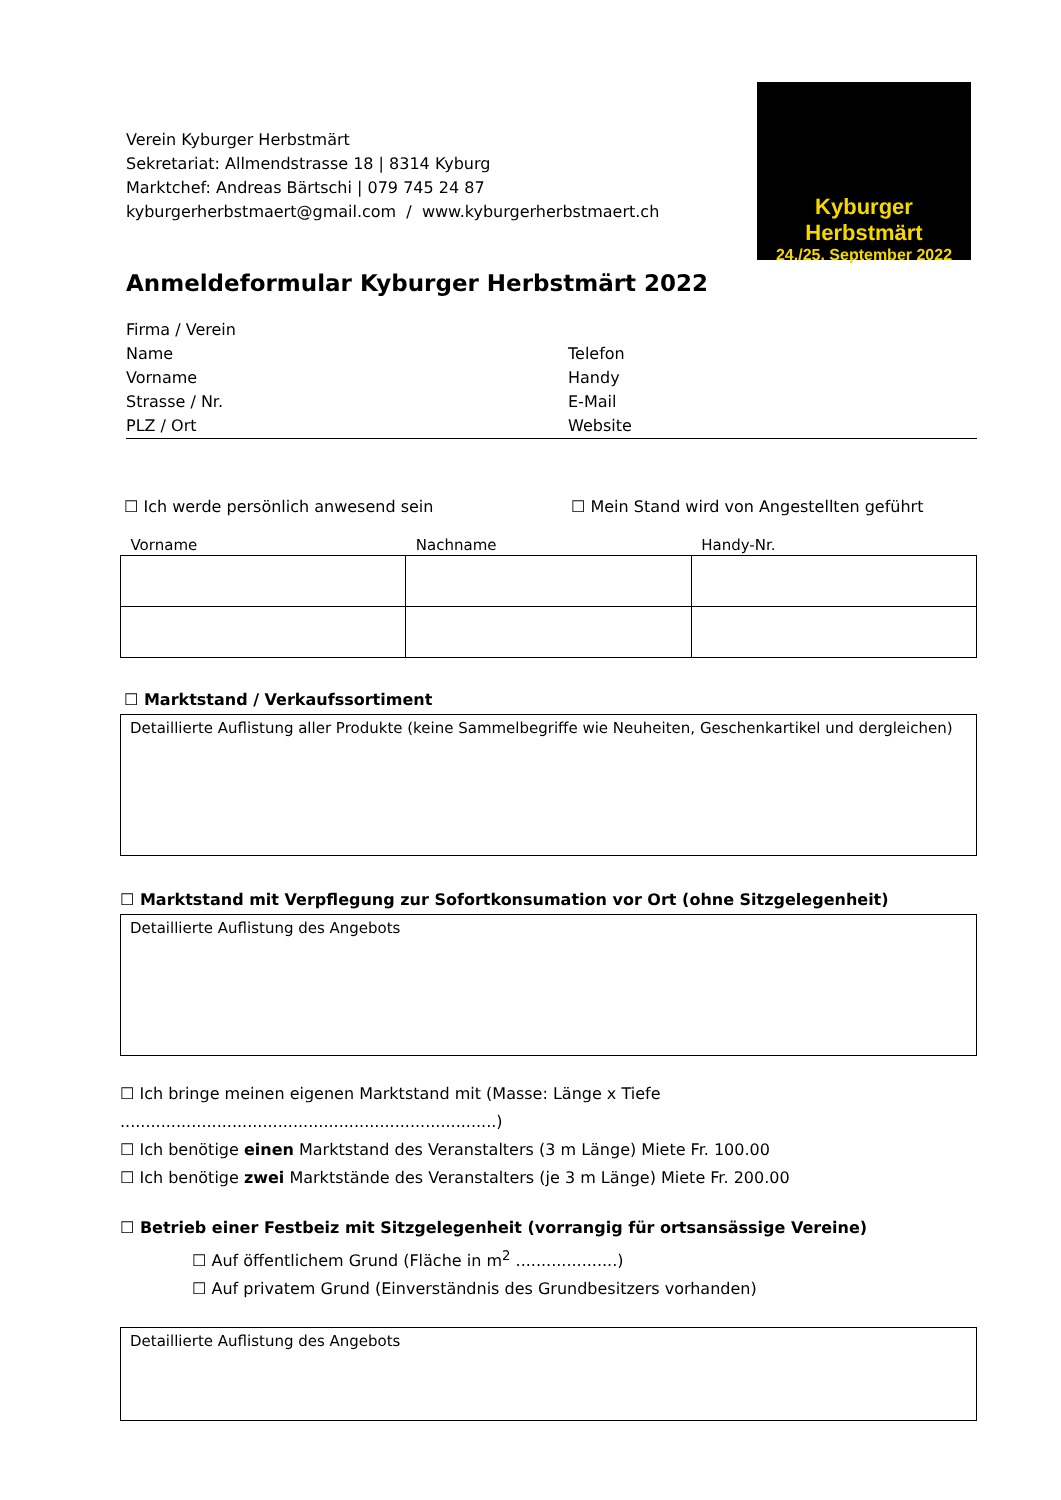Verein Kyburger Herbstmärt
Sekretariat: Allmendstrasse 18 | 8314 Kyburg
Marktchef: Andreas Bärtschi | 079 745 24 87
kyburgerherbstmaert@gmail.com / www.kyburgerherbstmaert.ch
Kyburger Herbstmärt
24./25. September 2022
Anmeldeformular Kyburger Herbstmärt 2022
Firma / Verein
Name
Telefon
Vornamе
Handy
Strasse / Nr.
E-Mail
PLZ / Ort
Website
☐ Ich werde persönlich anwesend sein ☐ Mein Stand wird von Angestellten geführt
| Vorname | Nachname | Handy-Nr. |
| --- | --- | --- |
☐ Marktstand / Verkaufssortiment
Detaillierte Auflistung aller Produkte (keine Sammelbegriffe wie Neuheiten, Geschenkartikel und dergleichen)
☐ Marktstand mit Verpflegung zur Sofortkonsumation vor Ort (ohne Sitzgelegenheit)
Detaillierte Auflistung des Angebots
☐ Ich bringe meinen eigenen Marktstand mit (Masse: Länge x Tiefe ..........................................................................)
☐ Ich benötige einen Marktstand des Veranstalters (3 m Länge) Miete Fr. 100.00
☐ Ich benötige zwei Marktstände des Veranstalters (je 3 m Länge) Miete Fr. 200.00
☐ Betrieb einer Festbeiz mit Sitzgelegenheit (vorrangig für ortsansässige Vereine)
☐ Auf öffentlichem Grund (Fläche in m<sup>2</sup> ....................)
☐ Auf privatem Grund (Einverständnis des Grundbesitzers vorhanden)
Detaillierte Auflistung des Angebots